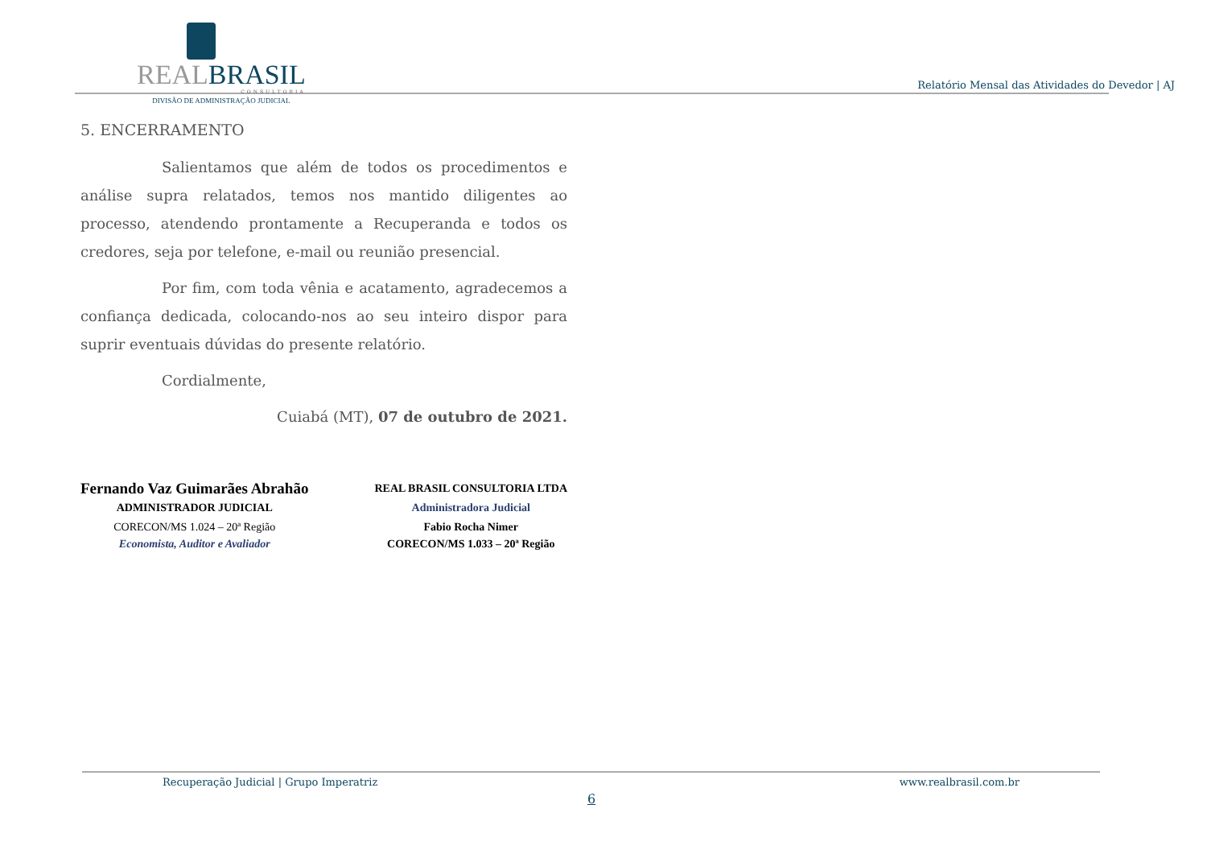REALBRASIL
CONSULTORIA
DIVISÃO DE ADMINISTRAÇÃO JUDICIAL
Relatório Mensal das Atividades do Devedor | AJ
5. ENCERRAMENTO
Salientamos que além de todos os procedimentos e análise supra relatados, temos nos mantido diligentes ao processo, atendendo prontamente a Recuperanda e todos os credores, seja por telefone, e-mail ou reunião presencial.
Por fim, com toda vênia e acatamento, agradecemos a confiança dedicada, colocando-nos ao seu inteiro dispor para suprir eventuais dúvidas do presente relatório.
Cordialmente,
Cuiabá (MT), 07 de outubro de 2021.
Fernando Vaz Guimarães Abrahão
ADMINISTRADOR JUDICIAL
CORECON/MS 1.024 – 20ª Região
Economista, Auditor e Avaliador
REAL BRASIL CONSULTORIA LTDA
Administradora Judicial
Fabio Rocha Nimer
CORECON/MS 1.033 – 20ª Região
Recuperação Judicial | Grupo Imperatriz www.realbrasil.com.br
6